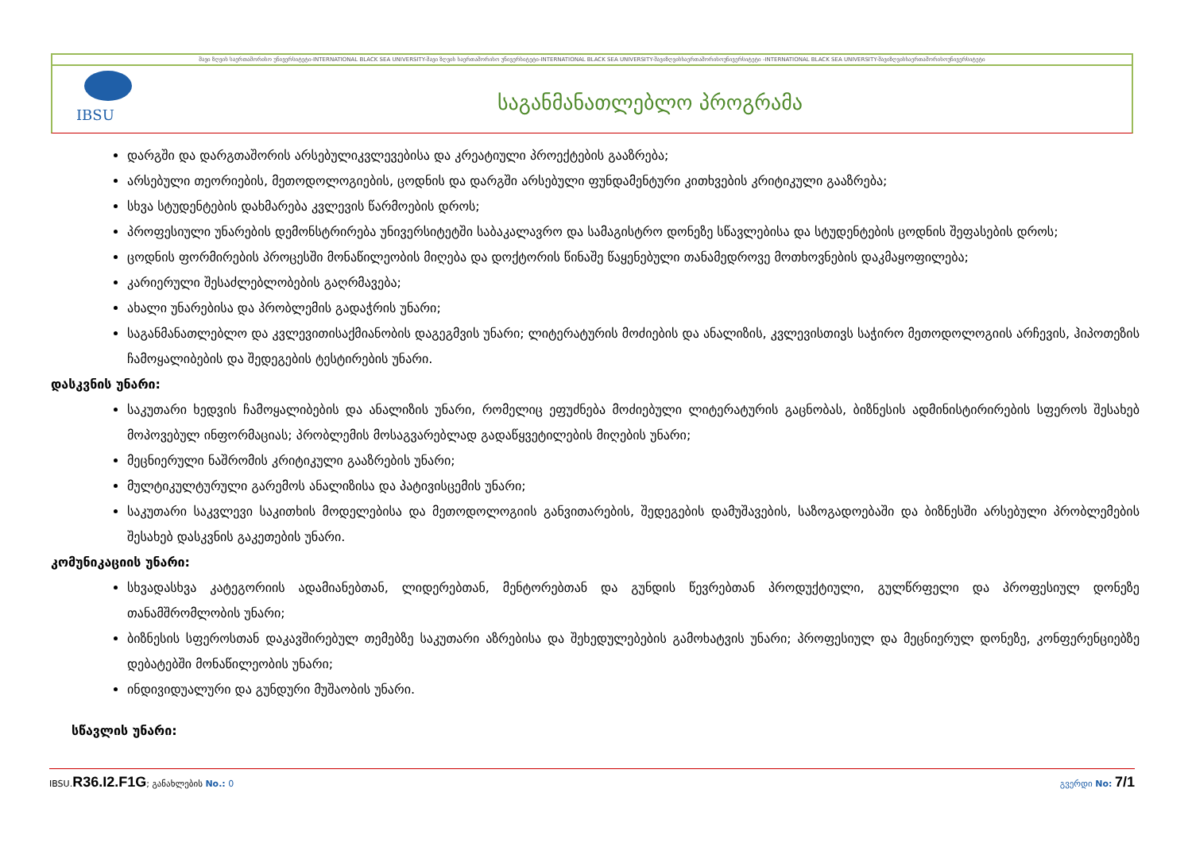შავი ზღვის საერთაშორისო უნივერსიტეტი-INTERNATIONAL BLACK SEA UNIVERSITY-შავი ზღვის საერთაშორისო უნივერსიტეტი-INTERNATIONAL BLACK SEA UNIVERSITY-შავიზღვისსაერთაშორისოუნივერსიტეტი -INTERNATIONAL BLACK SEA UNIVERSITY-შავიზღვისსაერთაშორისოუნივერსიტეტი
IBSU საგანმანათლებლო პროგრამა
დარგში და დარგთაშორის არსებულიკვლევებისა და კრეატიული პროექტების გააზრება;
არსებული თეორიების, მეთოდოლოგიების, ცოდნის და დარგში არსებული ფუნდამენტური კითხვების კრიტიკული გააზრება;
სხვა სტუდენტების დახმარება კვლევის წარმოების დროს;
პროფესიული უნარების დემონსტრირება უნივერსიტეტში საბაკალავრო და სამაგისტრო დონეზე სწავლებისა და სტუდენტების ცოდნის შეფასების დროს;
ცოდნის ფორმირების პროცესში მონაწილეობის მიღება და დოქტორის წინაშე წაყენებული თანამედროვე მოთხოვნების დაკმაყოფილება;
კარიერული შესაძლებლობების გაღრმავება;
ახალი უნარებისა და პრობლემის გადაჭრის უნარი;
საგანმანათლებლო და კვლევითისაქმიანობის დაგეგმვის უნარი; ლიტერატურის მოძიების და ანალიზის, კვლევისთივს საჭირო მეთოდოლოგიის არჩევის, ჰიპოთეზის ჩამოყალიბების და შედეგების ტესტირების უნარი.
დასკვნის უნარი:
საკუთარი ხედვის ჩამოყალიბების და ანალიზის უნარი, რომელიც ეფუძნება მოძიებული ლიტერატურის გაცნობას, ბიზნესის ადმინისტირირების სფეროს შესახებ მოპოვებულ ინფორმაციას; პრობლემის მოსაგვარებლად გადაწყვეტილების მიღების უნარი;
მეცნიერული ნაშრომის კრიტიკული გააზრების უნარი;
მულტიკულტურული გარემოს ანალიზისა და პატივისცემის უნარი;
საკუთარი საკვლევი საკითხის მოდელებისა და მეთოდოლოგიის განვითარების, შედეგების დამუშავების, საზოგადოებაში და ბიზნესში არსებული პრობლემების შესახებ დასკვნის გაკეთების უნარი.
კომუნიკაციის უნარი:
სხვადასხვა კატეგორიის ადამიანებთან, ლიდერებთან, მენტორებთან და გუნდის წევრებთან პროდუქტიული, გულწრფელი და პროფესიულ დონეზე თანამშრომლობის უნარი;
ბიზნესის სფეროსთან დაკავშირებულ თემებზე საკუთარი აზრებისა და შეხედულებების გამოხატვის უნარი; პროფესიულ და მეცნიერულ დონეზე, კონფერენციებზე დებატებში მონაწილეობის უნარი;
ინდივიდუალური და გუნდური მუშაობის უნარი.
სწავლის უნარი:
IBSU.R36.I2.F1G; განახლების No.: 0 გვერდი No: 7/1